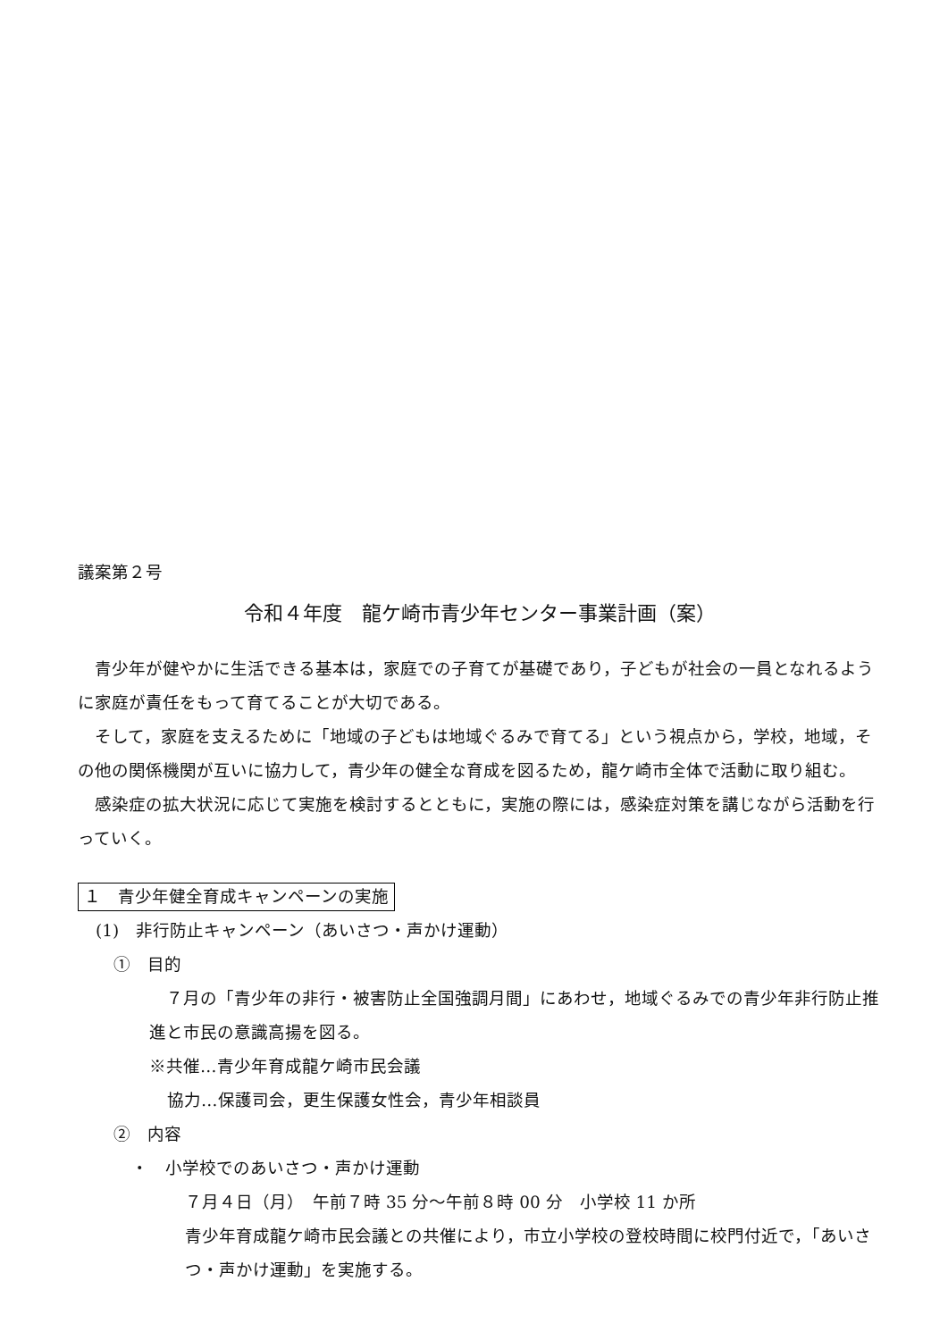議案第２号
令和４年度　龍ケ崎市青少年センター事業計画（案）
　青少年が健やかに生活できる基本は，家庭での子育てが基礎であり，子どもが社会の一員となれるように家庭が責任をもって育てることが大切である。
　そして，家庭を支えるために「地域の子どもは地域ぐるみで育てる」という視点から，学校，地域，その他の関係機関が互いに協力して，青少年の健全な育成を図るため，龍ケ崎市全体で活動に取り組む。
　感染症の拡大状況に応じて実施を検討するとともに，実施の際には，感染症対策を講じながら活動を行っていく。
１　青少年健全育成キャンペーンの実施
(1)　非行防止キャンペーン（あいさつ・声かけ運動）
①　目的
　７月の「青少年の非行・被害防止全国強調月間」にあわせ，地域ぐるみでの青少年非行防止推進と市民の意識高揚を図る。
※共催…青少年育成龍ケ崎市民会議
協力…保護司会，更生保護女性会，青少年相談員
②　内容
・　小学校でのあいさつ・声かけ運動
７月４日（月）　午前７時 35 分～午前８時 00 分　小学校 11 か所
青少年育成龍ケ崎市民会議との共催により，市立小学校の登校時間に校門付近で，「あいさつ・声かけ運動」を実施する。